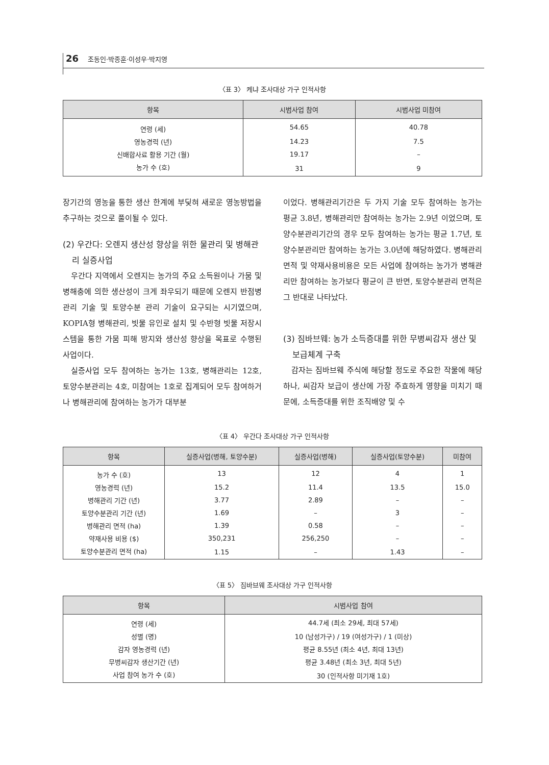26 조동인·박종훈·이성우·박지영
〈표 3〉 케냐 조사대상 가구 인적사항
| 항목 | 시범사업 참여 | 시범사업 미참여 |
| --- | --- | --- |
| 연령 (세) | 54.65 | 40.78 |
| 영농경력 (년) | 14.23 | 7.5 |
| 신배합사료 활용 기간 (월) | 19.17 | – |
| 농가 수 (호) | 31 | 9 |
장기간의 영농을 통한 생산 한계에 부딪혀 새로운 영농방법을 추구하는 것으로 풀이될 수 있다.
(2) 우간다: 오렌지 생산성 향상을 위한 물관리 및 병해관리 실증사업
우간다 지역에서 오렌지는 농가의 주요 소득원이나 가뭄 및 병해충에 의한 생산성이 크게 좌우되기 때문에 오렌지 반점병 관리 기술 및 토양수분 관리 기술이 요구되는 시기였으며, KOPIA형 병해관리, 빗물 유인로 설치 및 수반형 빗물 저장시스템을 통한 가뭄 피해 방지와 생산성 향상을 목표로 수행된 사업이다.
실증사업 모두 참여하는 농가는 13호, 병해관리는 12호, 토양수분관리는 4호, 미참여는 1호로 집계되어 모두 참여하거나 병해관리에 참여하는 농가가 대부분
이었다. 병해관리기간은 두 가지 기술 모두 참여하는 농가는 평균 3.8년, 병해관리만 참여하는 농가는 2.9년 이었으며, 토양수분관리기간의 경우 모두 참여하는 농가는 평균 1.7년, 토양수분관리만 참여하는 농가는 3.0년에 해당하였다. 병해관리면적 및 약재사용비용은 모든 사업에 참여하는 농가가 병해관리만 참여하는 농가보다 평균이 큰 반면, 토양수분관리 면적은 그 반대로 나타났다.
(3) 짐바브웨: 농가 소득증대를 위한 무병씨감자 생산 및 보급체계 구축
감자는 짐바브웨 주식에 해당할 정도로 주요한 작물에 해당하나, 씨감자 보급이 생산에 가장 주효하게 영향을 미치기 때문에, 소득증대를 위한 조직배양 및 수
〈표 4〉 우간다 조사대상 가구 인적사항
| 항목 | 실증사업(병해, 토양수분) | 실증사업(병해) | 실증사업(토양수분) | 미참여 |
| --- | --- | --- | --- | --- |
| 농가 수 (호) | 13 | 12 | 4 | 1 |
| 영농경력 (년) | 15.2 | 11.4 | 13.5 | 15.0 |
| 병해관리 기간 (년) | 3.77 | 2.89 | – | – |
| 토양수분관리 기간 (년) | 1.69 | – | 3 | – |
| 병해관리 면적 (ha) | 1.39 | 0.58 | – | – |
| 약재사용 비용 ($) | 350,231 | 256,250 | – | – |
| 토양수분관리 면적 (ha) | 1.15 | – | 1.43 | – |
〈표 5〉 짐바브웨 조사대상 가구 인적사항
| 항목 | 시범사업 참여 |
| --- | --- |
| 연령 (세) | 44.7세 (최소 29세, 최대 57세) |
| 성별 (명) | 10 (남성가구) / 19 (여성가구) / 1 (미상) |
| 감자 영농경력 (년) | 평균 8.55년 (최소 4년, 최대 13년) |
| 무병씨감자 생산기간 (년) | 평균 3.48년 (최소 3년, 최대 5년) |
| 사업 참여 농가 수 (호) | 30 (인적사항 미기재 1호) |